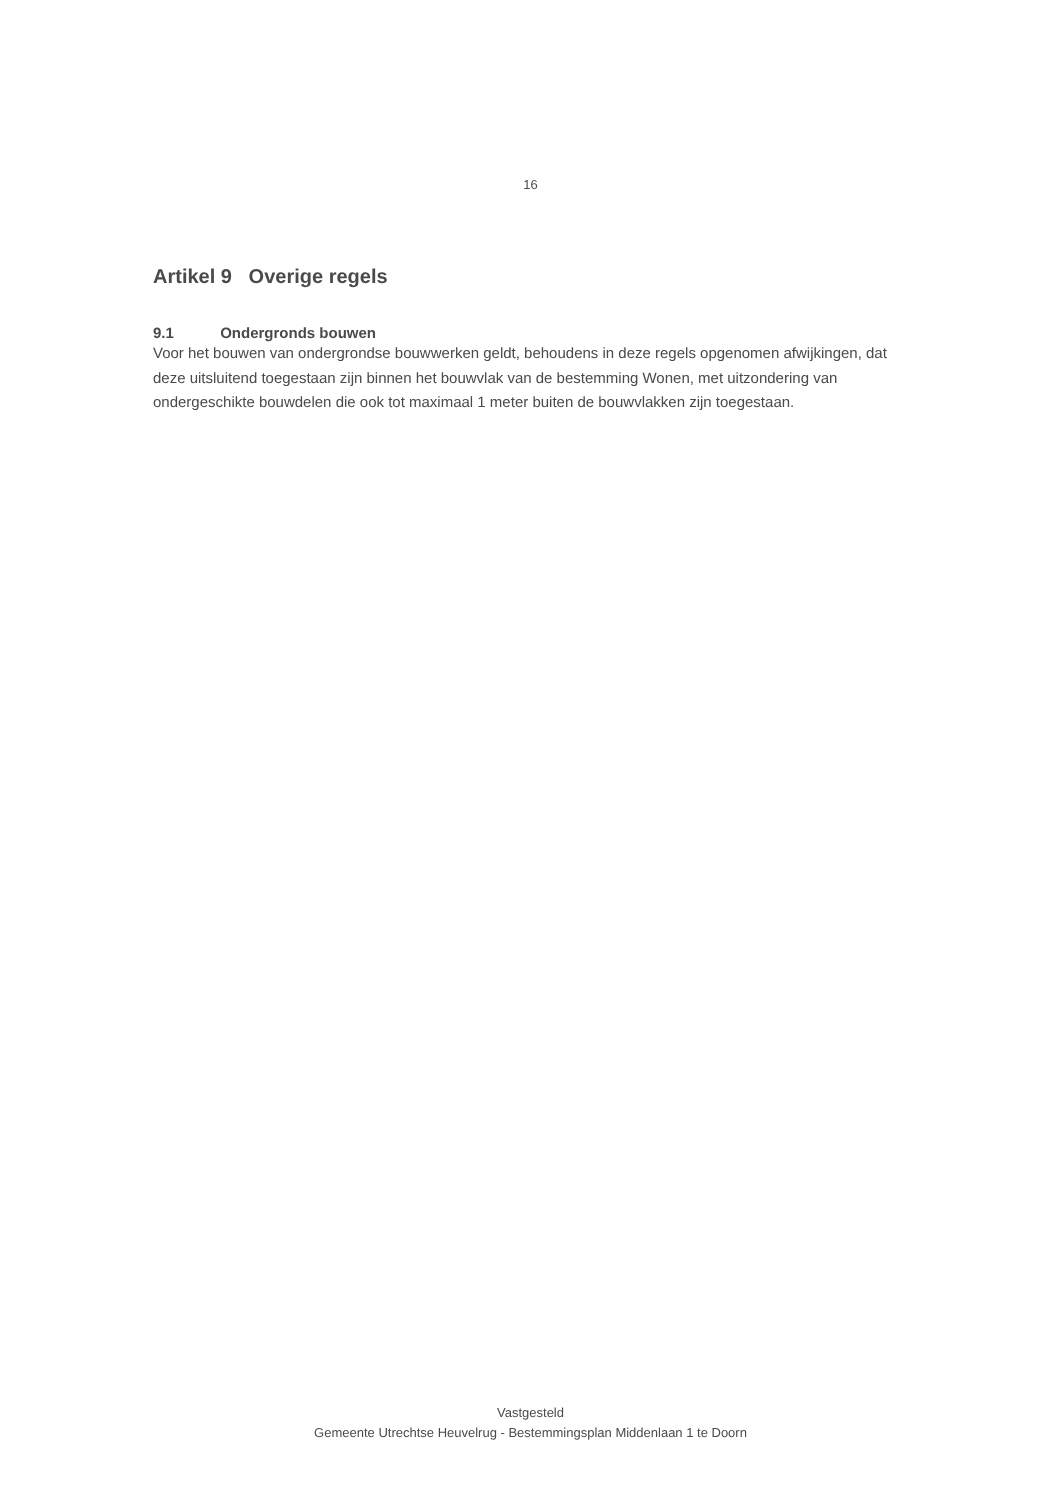16
Artikel 9 Overige regels
9.1 Ondergronds bouwen
Voor het bouwen van ondergrondse bouwwerken geldt, behoudens in deze regels opgenomen afwijkingen, dat deze uitsluitend toegestaan zijn binnen het bouwvlak van de bestemming Wonen, met uitzondering van ondergeschikte bouwdelen die ook tot maximaal 1 meter buiten de bouwvlakken zijn toegestaan.
Vastgesteld
Gemeente Utrechtse Heuvelrug - Bestemmingsplan Middenlaan 1 te Doorn